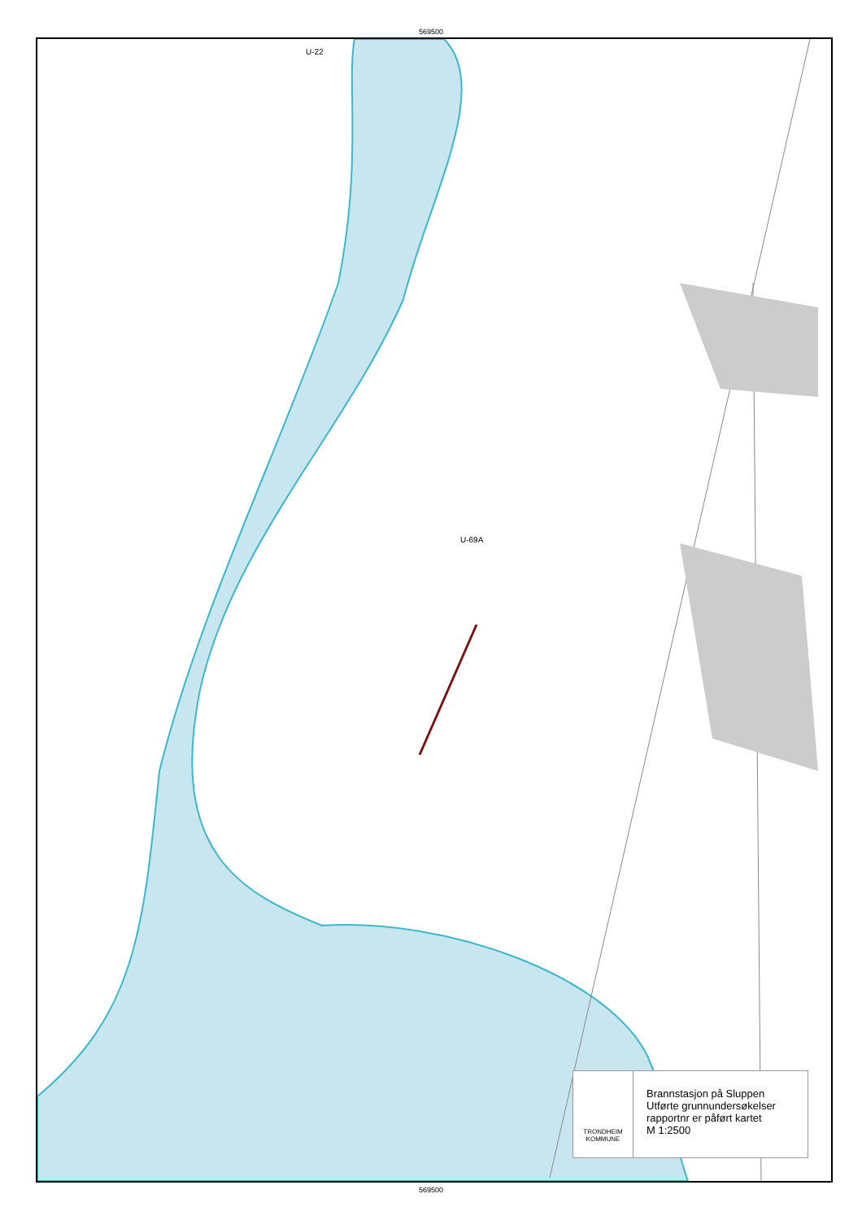569500
U-22
U-69A
TRONDHEIM KOMMUNE
Brannstasjon på Sluppen
Utførte grunnundersøkelser
rapportnr er påført kartet
M 1:2500
569500